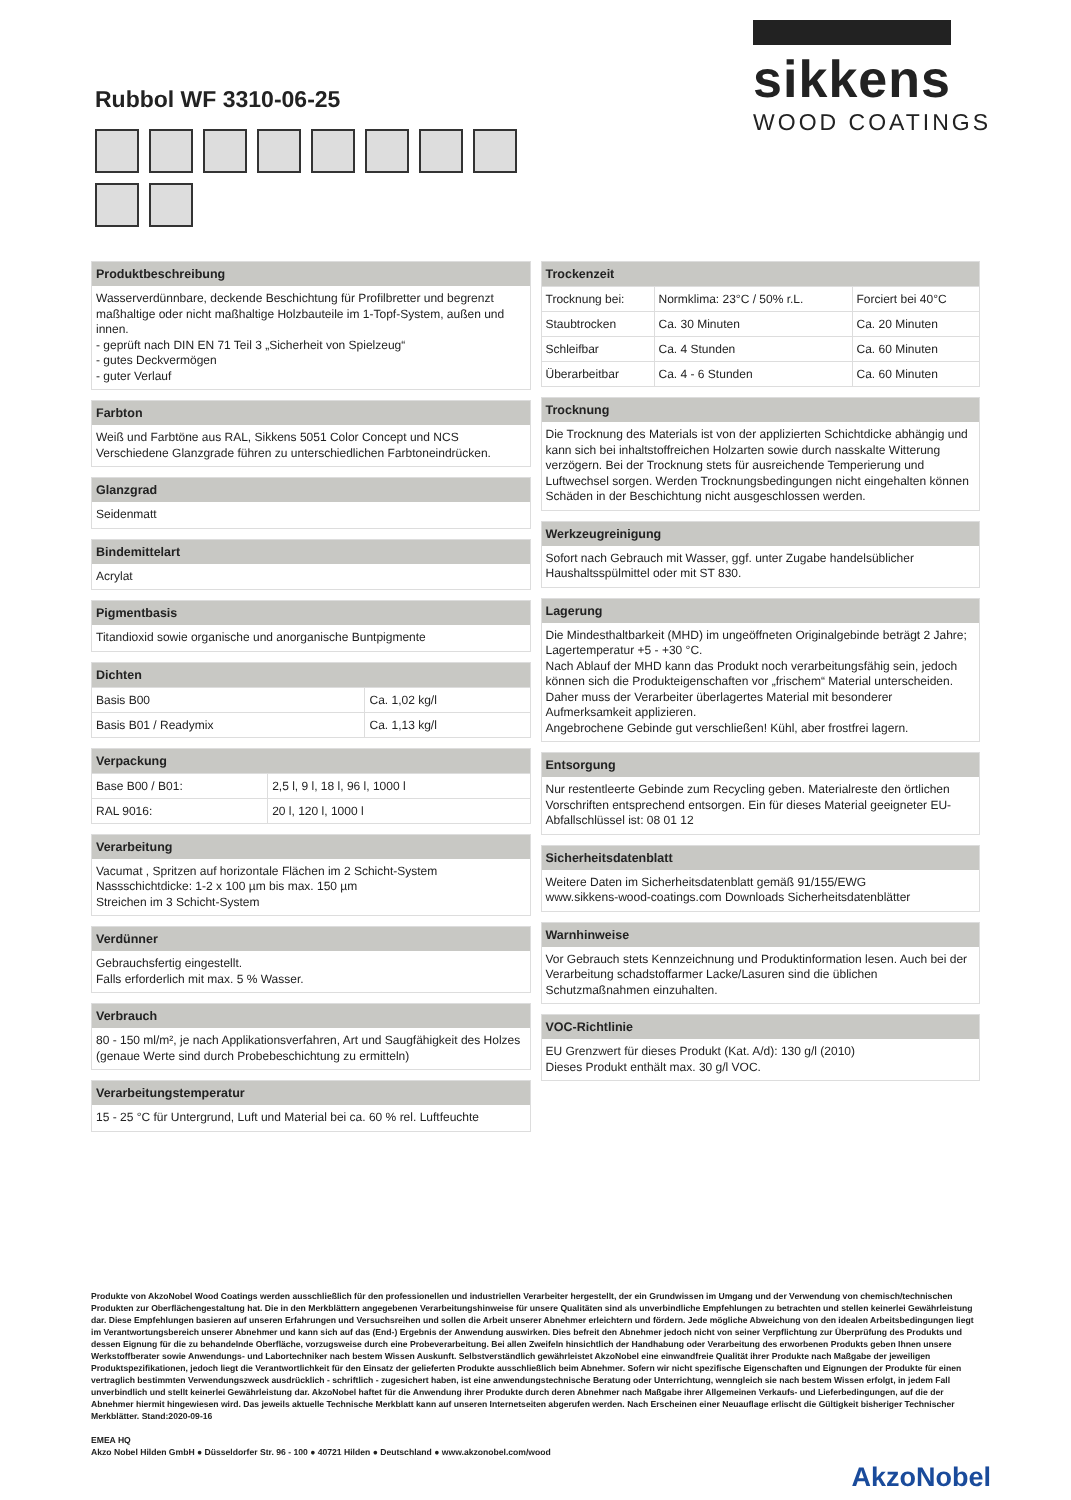Rubbol WF 3310-06-25
sikkens
WOOD COATINGS
Produktbeschreibung
Wasserverdünnbare, deckende Beschichtung für Profilbretter und begrenzt maßhaltige oder nicht maßhaltige Holzbauteile im 1-Topf-System, außen und innen.
- geprüft nach DIN EN 71 Teil 3 „Sicherheit von Spielzeug“
- gutes Deckvermögen
- guter Verlauf
Farbton
Weiß und Farbtöne aus RAL, Sikkens 5051 Color Concept und NCS
Verschiedene Glanzgrade führen zu unterschiedlichen Farbtoneindrücken.
Glanzgrad
Seidenmatt
Bindemittelart
Acrylat
Pigmentbasis
Titandioxid sowie organische und anorganische Buntpigmente
Dichten
| Basis B00 | Ca. 1,02 kg/l |
| Basis B01 / Readymix | Ca. 1,13 kg/l |
Verpackung
| Base B00 / B01: | 2,5 l, 9 l, 18 l, 96 l, 1000 l |
| RAL 9016: | 20 l, 120 l, 1000 l |
Verarbeitung
Vacumat , Spritzen auf horizontale Flächen im 2 Schicht-System
Nassschichtdicke: 1-2 x 100 µm bis max. 150 µm
Streichen im 3 Schicht-System
Verdünner
Gebrauchsfertig eingestellt.
Falls erforderlich mit max. 5 % Wasser.
Verbrauch
80 - 150 ml/m², je nach Applikationsverfahren, Art und Saugfähigkeit des Holzes (genaue Werte sind durch Probebeschichtung zu ermitteln)
Verarbeitungstemperatur
15 - 25 °C für Untergrund, Luft und Material bei ca. 60 % rel. Luftfeuchte
Trockenzeit
| Trocknung bei: | Normklima: 23°C / 50% r.L. | Forciert bei 40°C |
| Staubtrocken | Ca. 30 Minuten | Ca. 20 Minuten |
| Schleifbar | Ca. 4 Stunden | Ca. 60 Minuten |
| Überarbeitbar | Ca. 4 - 6 Stunden | Ca. 60 Minuten |
Trocknung
Die Trocknung des Materials ist von der applizierten Schichtdicke abhängig und kann sich bei inhaltstoffreichen Holzarten sowie durch nasskalte Witterung verzögern. Bei der Trocknung stets für ausreichende Temperierung und Luftwechsel sorgen. Werden Trocknungsbedingungen nicht eingehalten können Schäden in der Beschichtung nicht ausgeschlossen werden.
Werkzeugreinigung
Sofort nach Gebrauch mit Wasser, ggf. unter Zugabe handelsüblicher Haushaltsspülmittel oder mit ST 830.
Lagerung
Die Mindesthaltbarkeit (MHD) im ungeöffneten Originalgebinde beträgt 2 Jahre; Lagertemperatur +5 - +30 °C.
Nach Ablauf der MHD kann das Produkt noch verarbeitungsfähig sein, jedoch können sich die Produkteigenschaften vor „frischem“ Material unterscheiden. Daher muss der Verarbeiter überlagertes Material mit besonderer Aufmerksamkeit applizieren.
Angebrochene Gebinde gut verschließen! Kühl, aber frostfrei lagern.
Entsorgung
Nur restentleerte Gebinde zum Recycling geben. Materialreste den örtlichen Vorschriften entsprechend entsorgen. Ein für dieses Material geeigneter EU-Abfallschlüssel ist: 08 01 12
Sicherheitsdatenblatt
Weitere Daten im Sicherheitsdatenblatt gemäß 91/155/EWG
www.sikkens-wood-coatings.com Downloads Sicherheitsdatenblätter
Warnhinweise
Vor Gebrauch stets Kennzeichnung und Produktinformation lesen. Auch bei der Verarbeitung schadstoffarmer Lacke/Lasuren sind die üblichen Schutzmaßnahmen einzuhalten.
VOC-Richtlinie
EU Grenzwert für dieses Produkt (Kat. A/d): 130 g/l (2010)
Dieses Produkt enthält max. 30 g/l VOC.
Produkte von AkzoNobel Wood Coatings werden ausschließlich für den professionellen und industriellen Verarbeiter hergestellt, der ein Grundwissen im Umgang und der Verwendung von chemisch/technischen Produkten zur Oberflächengestaltung hat. Die in den Merkblättern angegebenen Verarbeitungshinweise für unsere Qualitäten sind als unverbindliche Empfehlungen zu betrachten und stellen keinerlei Gewährleistung dar. Diese Empfehlungen basieren auf unseren Erfahrungen und Versuchsreihen und sollen die Arbeit unserer Abnehmer erleichtern und fördern. Jede mögliche Abweichung von den idealen Arbeitsbedingungen liegt im Verantwortungsbereich unserer Abnehmer und kann sich auf das (End-) Ergebnis der Anwendung auswirken. Dies befreit den Abnehmer jedoch nicht von seiner Verpflichtung zur Überprüfung des Produkts und dessen Eignung für die zu behandelnde Oberfläche, vorzugsweise durch eine Probeverarbeitung. Bei allen Zweifeln hinsichtlich der Handhabung oder Verarbeitung des erworbenen Produkts geben Ihnen unsere Werkstoffberater sowie Anwendungs- und Labortechniker nach bestem Wissen Auskunft. Selbstverständlich gewährleistet AkzoNobel eine einwandfreie Qualität ihrer Produkte nach Maßgabe der jeweiligen Produktspezifikationen, jedoch liegt die Verantwortlichkeit für den Einsatz der gelieferten Produkte ausschließlich beim Abnehmer. Sofern wir nicht spezifische Eigenschaften und Eignungen der Produkte für einen vertraglich bestimmten Verwendungszweck ausdrücklich - schriftlich - zugesichert haben, ist eine anwendungstechnische Beratung oder Unterrichtung, wenngleich sie nach bestem Wissen erfolgt, in jedem Fall unverbindlich und stellt keinerlei Gewährleistung dar. AkzoNobel haftet für die Anwendung ihrer Produkte durch deren Abnehmer nach Maßgabe ihrer Allgemeinen Verkaufs- und Lieferbedingungen, auf die der Abnehmer hiermit hingewiesen wird. Das jeweils aktuelle Technische Merkblatt kann auf unseren Internetseiten abgerufen werden. Nach Erscheinen einer Neuauflage erlischt die Gültigkeit bisheriger Technischer Merkblätter. Stand:2020-09-16
EMEA HQ
Akzo Nobel Hilden GmbH ● Düsseldorfer Str. 96 - 100 ● 40721 Hilden ● Deutschland ● www.akzonobel.com/wood
AkzoNobel